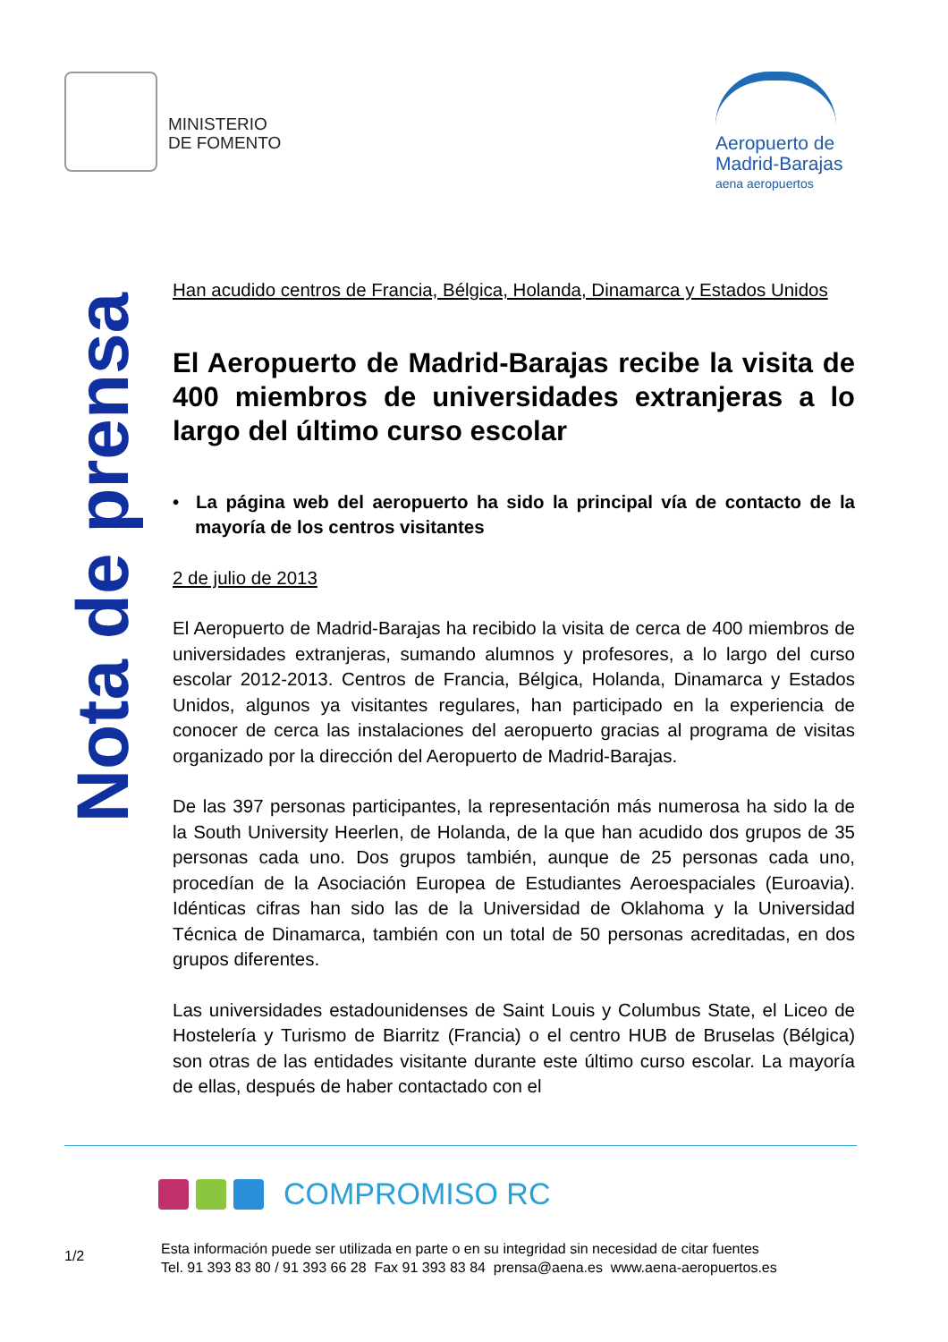MINISTERIO
DE FOMENTO
Aeropuerto de
Madrid-Barajas
aena aeropuertos
Nota de prensa
Han acudido centros de Francia, Bélgica, Holanda, Dinamarca y Estados Unidos
El Aeropuerto de Madrid-Barajas recibe la visita de 400 miembros de universidades extranjeras a lo largo del último curso escolar
• La página web del aeropuerto ha sido la principal vía de contacto de la mayoría de los centros visitantes
2 de julio de 2013
El Aeropuerto de Madrid-Barajas ha recibido la visita de cerca de 400 miembros de universidades extranjeras, sumando alumnos y profesores, a lo largo del curso escolar 2012-2013. Centros de Francia, Bélgica, Holanda, Dinamarca y Estados Unidos, algunos ya visitantes regulares, han participado en la experiencia de conocer de cerca las instalaciones del aeropuerto gracias al programa de visitas organizado por la dirección del Aeropuerto de Madrid-Barajas.
De las 397 personas participantes, la representación más numerosa ha sido la de la South University Heerlen, de Holanda, de la que han acudido dos grupos de 35 personas cada uno. Dos grupos también, aunque de 25 personas cada uno, procedían de la Asociación Europea de Estudiantes Aeroespaciales (Euroavia). Idénticas cifras han sido las de la Universidad de Oklahoma y la Universidad Técnica de Dinamarca, también con un total de 50 personas acreditadas, en dos grupos diferentes.
Las universidades estadounidenses de Saint Louis y Columbus State, el Liceo de Hostelería y Turismo de Biarritz (Francia) o el centro HUB de Bruselas (Bélgica) son otras de las entidades visitante durante este último curso escolar. La mayoría de ellas, después de haber contactado con el
COMPROMISO RC
1/2
Esta información puede ser utilizada en parte o en su integridad sin necesidad de citar fuentes
Tel. 91 393 83 80 / 91 393 66 28 Fax 91 393 83 84 prensa@aena.es www.aena-aeropuertos.es